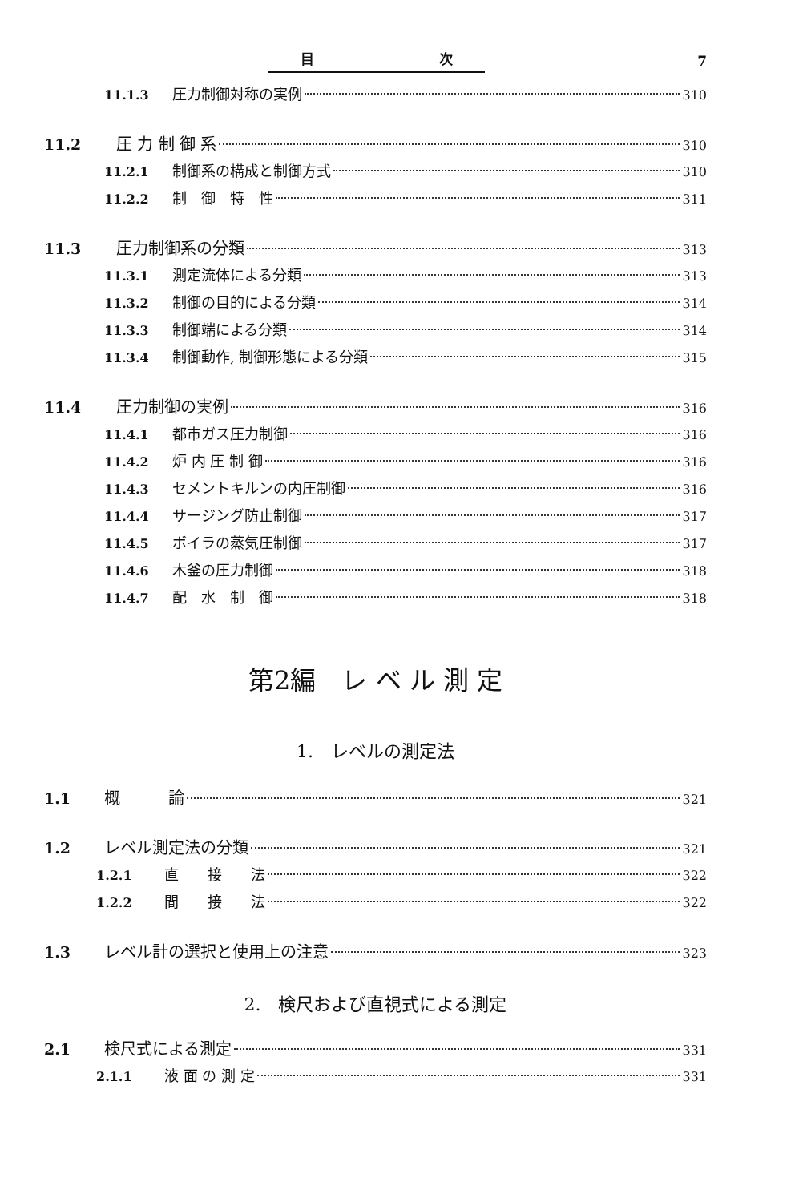目 次 7
11.1.3 圧力制御対称の実例 310
11.2 圧 力 制 御 系 310
11.2.1 制御系の構成と制御方式 310
11.2.2 制　御　特　性 311
11.3 圧力制御系の分類 313
11.3.1 測定流体による分類 313
11.3.2 制御の目的による分類 314
11.3.3 制御端による分類 314
11.3.4 制御動作, 制御形態による分類 315
11.4 圧力制御の実例 316
11.4.1 都市ガス圧力制御 316
11.4.2 炉 内 圧 制 御 316
11.4.3 セメントキルンの内圧制御 316
11.4.4 サージング防止制御 317
11.4.5 ボイラの蒸気圧制御 317
11.4.6 木釜の圧力制御 318
11.4.7 配　水　制　御 318
第2編　レ ベ ル 測 定
1.　レベルの測定法
1.1 概　　　論 321
1.2 レベル測定法の分類 321
1.2.1 直　　接　　法 322
1.2.2 間　　接　　法 322
1.3 レベル計の選択と使用上の注意 323
2.　検尺および直視式による測定
2.1 検尺式による測定 331
2.1.1 液 面 の 測 定 331